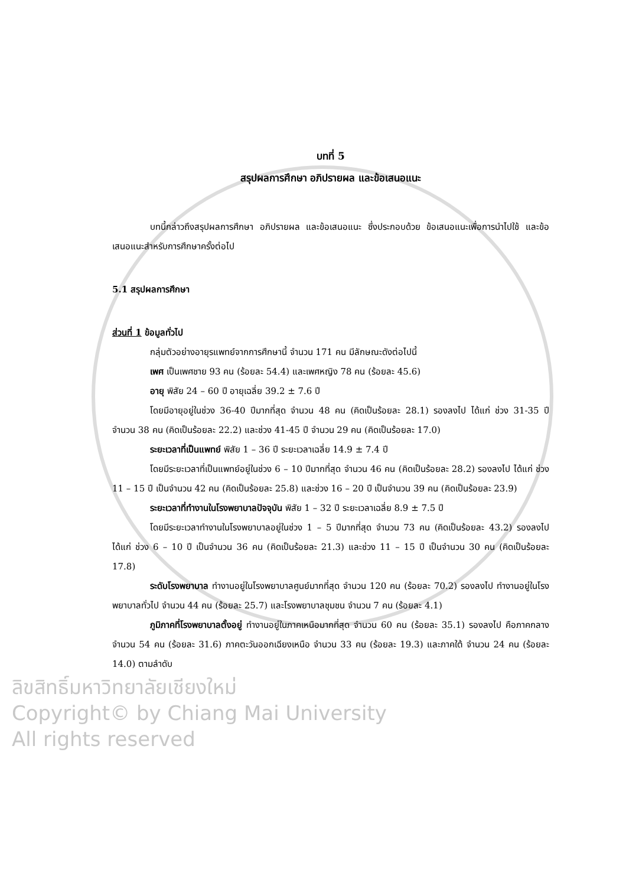บทที่ 5
สรุปผลการศึกษา อภิปรายผล และข้อเสนอแนะ
บทนี้กล่าวถึงสรุปผลการศึกษา อภิปรายผล และข้อเสนอแนะ ซึ่งประกอบด้วย ข้อเสนอแนะเพื่อการนำไปใช้ และข้อเสนอแนะสำหรับการศึกษาครั้งต่อไป
5.1 สรุปผลการศึกษา
ส่วนที่ 1 ข้อมูลทั่วไป
กลุ่มตัวอย่างอายุรแพทย์จากการศึกษานี้ จำนวน 171 คน มีลักษณะดังต่อไปนี้
เพศ เป็นเพศชาย 93 คน (ร้อยละ 54.4) และเพศหญิง 78 คน (ร้อยละ 45.6)
อายุ พิสัย 24 – 60 ปี อายุเฉลี่ย 39.2 ± 7.6 ปี
โดยมีอายุอยู่ในช่วง 36-40 ปีมากที่สุด จำนวน 48 คน (คิดเป็นร้อยละ 28.1) รองลงไป ได้แก่ ช่วง 31-35 ปี จำนวน 38 คน (คิดเป็นร้อยละ 22.2) และช่วง 41-45 ปี จำนวน 29 คน (คิดเป็นร้อยละ 17.0)
ระยะเวลาที่เป็นแพทย์ พิสัย 1 – 36 ปี ระยะเวลาเฉลี่ย 14.9 ± 7.4 ปี
โดยมีระยะเวลาที่เป็นแพทย์อยู่ในช่วง 6 – 10 ปีมากที่สุด จำนวน 46 คน (คิดเป็นร้อยละ 28.2) รองลงไป ได้แก่ ช่วง 11 – 15 ปี เป็นจำนวน 42 คน (คิดเป็นร้อยละ 25.8) และช่วง 16 – 20 ปี เป็นจำนวน 39 คน (คิดเป็นร้อยละ 23.9)
ระยะเวลาที่ทำงานในโรงพยาบาลปัจจุบัน พิสัย 1 – 32 ปี ระยะเวลาเฉลี่ย 8.9 ± 7.5 ปี
โดยมีระยะเวลาทำงานในโรงพยาบาลอยู่ในช่วง 1 – 5 ปีมากที่สุด จำนวน 73 คน (คิดเป็นร้อยละ 43.2) รองลงไป ได้แก่ ช่วง 6 – 10 ปี เป็นจำนวน 36 คน (คิดเป็นร้อยละ 21.3) และช่วง 11 – 15 ปี เป็นจำนวน 30 คน (คิดเป็นร้อยละ 17.8)
ระดับโรงพยาบาล ทำงานอยู่ในโรงพยาบาลศูนย์มากที่สุด จำนวน 120 คน (ร้อยละ 70.2) รองลงไป ทำงานอยู่ในโรงพยาบาลทั่วไป จำนวน 44 คน (ร้อยละ 25.7) และโรงพยาบาลชุมชน จำนวน 7 คน (ร้อยละ 4.1)
ภูมิภาคที่โรงพยาบาลตั้งอยู่ ทำงานอยู่ในภาคเหนือมากที่สุด จำนวน 60 คน (ร้อยละ 35.1) รองลงไป คือภาคกลาง จำนวน 54 คน (ร้อยละ 31.6) ภาคตะวันออกเฉียงเหนือ จำนวน 33 คน (ร้อยละ 19.3) และภาคใต้ จำนวน 24 คน (ร้อยละ 14.0) ตามลำดับ
ลิขสิทธิ์มหาวิทยาลัยเชียงใหม่
Copyright© by Chiang Mai University
All rights reserved